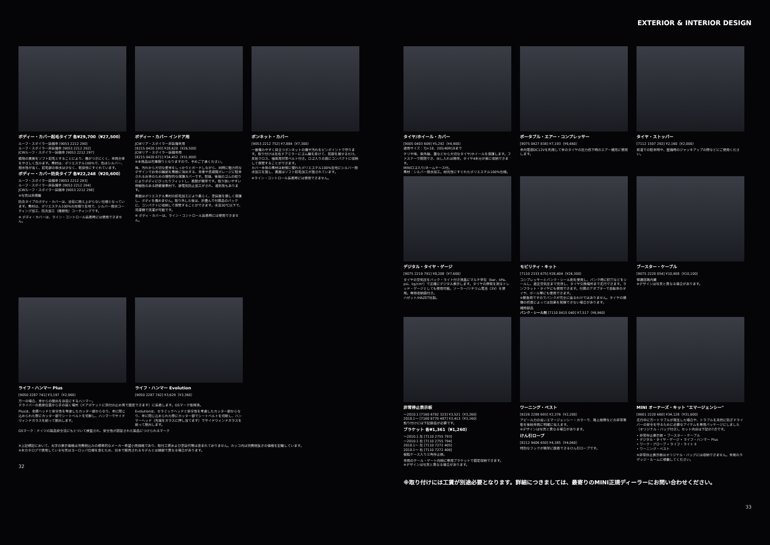EXTERIOR & INTERIOR DESIGN
ボディー・カバー起毛タイプ 各¥29,700（¥27,500）
ルーフ・スポイラー装備車 [9053 2212 290]
ルーフ・スポイラー非装備車 [9053 2212 292]
JCWルーフ・スポイラー装備車 [9053 2212 297]
織物の裏側をソフト起毛とすることにより、傷がつきにくく、車両全体をやさしく包みます。素材は、ポリエステル100%で、色はシルバー、撥水性が高く、起毛部の吸水は少なく、乾燥性にすぐれています。
ボディー・カバー防炎タイプ 各¥22,248（¥20,600）
ルーフ・スポイラー装備車 [9053 2212 293]
ルーフ・スポイラー非装備車 [9053 2212 294]
JCWルーフ・スポイラー装備車 [9053 2212 298]
※写真は非掲載
防炎タイプのボディ・カバーは、容易に燃え上がらない仕様となっています。素材は、ポリエステル100%の厚織り生地で、シルバー撥水コーティング加工、防炎加工（難燃性）コーティングです。
※ ボディ・カバーは、ライン・コントロール装着時には使用できません。
ボディー・カバー インドア用
JCWリア・スポイラー非装備車用
[8215 0420 193] ¥28,620（¥26,500）
JCWリア・スポイラー装備車用
[8215 0420 671] ¥34,452（¥31,900）
※本商品は在庫限りとなりますので、予めご了承ください。
埃、汚れから大切な愛車をしっかりとガードしながら、同時に魅力的なデザインでお車の輪郭を素敵に演出する、冬季や長期間ガレージに駐車されるお車のための理想的な保護カバーです。前端、後端のゴムの絞りによりボディにぴったりフィットし、着脱が簡単です。取り扱いやすい伸縮性のある超軽量素材で、静電気防止加工がされ、通気性もあります。
裏面はポリエステル素材の起毛加工により柔らく、塗装面を優しく保護し、ボディを傷めません。取り外した後は、折畳んで付属品のバックに、コンパクトに収納して保管することができます。水温30℃以下で、洗濯機で洗濯が可能です。
※ ボディ・カバーは、ライン・コントロール装着時には使用できません。
ボンネット・カバー
[9053 2212 752] ¥7,884（¥7,300）
一番傷みやすく目立つボンネットの傷や汚れをピンポイントで守ります。取り付けは左右ドアミラーにゴム輪を掛けて、前部を被せるだけ。反射クロス、強風用対策ベルト付き。ロゴ入りの袋にコンパクトに収納して保管することができます。
カバー本体の素材は耐候に優れたポリエステル100%生地にシルバー撥水加工を施し、裏面はソフト起毛加工が施されています。
※ライン・コントロール装着時には使用できません。
ライフ・ハンマー Plus
[9050 2287 741] ¥3,197（¥2,960）
ライフ・ハンマー Evolution
[9050 2287 742] ¥3,629（¥3,360）
万一の場合、車からの脱出を容易にするハンマー。
ドライバーの着座位置から手の届く場所（ドアポケットに添付の止め具で固定できます）に装着します。GSマーク取得済。
Plusは、金属ヘッドと安全性を考慮したカッター部からなり、車に閉じ込められた際にカッター部でシートベルトを切断し、ハンマーでサイドウィンドガラスを割って脱出します。
Evolutionは、セラミックヘッドと安全性を考慮したカッター部からなり、車に閉じ込められた際にカッター部でシートベルトを切断し、ハンマーヘッド（先端をガラスに押し当てます）でサイドウィンドガラスを割って脱出します。
GSマーク：ドイツの製品安全法にもとづいて検査され、安全性が認証された製品につけられるマーク
※上記標記において、太字の表示価格は消費税込みの標準的なメーカー希望小売価格であり、取付工賃および塗装代等は含まれておりません。カッコ内は消費税抜きの価格を記載しています。
※本カタログで使用している写真はヨーロッパ仕様を含むため、日本で販売されるモデルとは細部で異なる場合があります。
32
タイヤ/ホイール・カバー
[9005 0403 609] ¥5,292（¥4,900）
適用サイズ：7J×18、205/40R18まで
チリや埃、紫外線、露などから大切なタイヤ/ホイールを保護します。ファスナーで開閉でき、出し入れは簡単。タイヤ4本分が楽に収納できます。
MINIロゴ入り/ネームケース付。
素材：シルバー撥水加工。耐光性にすぐれたポリエステル100%仕様。
ポータブル・エアー・コンプレッサー
[9075 0427 838] ¥7,193（¥6,660）
車内電源DC12Vを利用して車のタイヤの圧力低下時のエアー補充に使用します。
タイヤ・ストッパー
[7112 1507 292] ¥2,160（¥2,000）
坂道での駐車時や、整備時のジャッキアップの際などにご使用ください。
デジタル・タイヤ・ゲージ
[9075 2219 791] ¥8,208（¥7,600）
タイヤの空気圧をバック・ライト付き液晶にマルチ単位（bar、kPa、psi、kg/cm²）で正確にデジタル表示します。タイヤの摩耗を測るトレッド・ゲージとしても使用可能。ソーラー/リチウム電池（3V）を使用。専用収納袋付き。
ハゼット/HAZET社製。
モビリティ・キット
[7110 2333 675] ¥28,404（¥26,300）
コンプレッサーとパンク・シール剤を使用し、パンク時に釘穴などをシールし、適正空気圧まで充填し、タイヤ交換場所まで走行できます。ランフラット・タイヤにも使用できます。付属のアダプターで自転車のタイヤ、ボール等にも使用できます。
※緊急用ですのでパンクが完全に直るわけではありません。タイヤの損傷の程度によっては効果を発揮できない場合があります。
補修部品
パンク・シール剤 [7110 0415 040] ¥7,517（¥6,960）
ブースター・ケーブル
[9075 2220 054] ¥10,908（¥10,100）
保護回路内蔵
※デザインは写真と異なる場合があります。
非常停止表示板
～2010.1 [7160 6782 323] ¥3,521（¥3,260）
2010.1～ [7160 6770 487] ¥3,413（¥3,160）
取り付けには下記部品が必要です。
ブラケット 各¥1,361（¥1,260）
～2010.1 左 [7110 2755 793]
～2010.1 右 [7110 2755 794]
2010.1～ 左 [7110 7272 405]
2010.1～ 右 [7110 7272 406]
樹脂ケース入り三角停止板。
車両のテール・ゲート内側に専用ブラケットで固定収納できます。
※デザインは写真と異なる場合があります。
ワーニング・ベスト
[8226 2288 693] ¥2,376（¥2,200）
アピール力の高いエマージェンシー・カラーで、路上故障などの非常事態を後続車両に明確に伝えます。
※デザインは写真と異なる場合があります。
けん引ロープ
[8212 9406 650] ¥4,385（¥4,060）
特別なフックが簡単に脱着できるけん引ロープです。
MINI オーナーズ・キット "エマージェンシー"
[9601 2220 660] ¥34,128（¥31,600）
走行中に万一トラブルが発生した場合や、トラブルを未然に防ぎドライバーの安全を守るために必要なアイテムを専用パッケージにしました（オリジナル・バッグ付き）。セット内容は下記の7点です。
• 非常停止表示板 • ブースター・ケーブル
• デジタル・タイヤ・ゲージ • ライフ・ハンマー Plus
• ワーク・グローブ • ライフ・ライト II
• ワーニング・ベスト
※非常停止表示板はオリジナル・バッグには収納できません。車両のラゲッジ・ルームに積載してください。
※取り付けには工賃が別途必要となります。詳細につきましては、最寄りのMINI正規ディーラーにお問い合わせください。
33